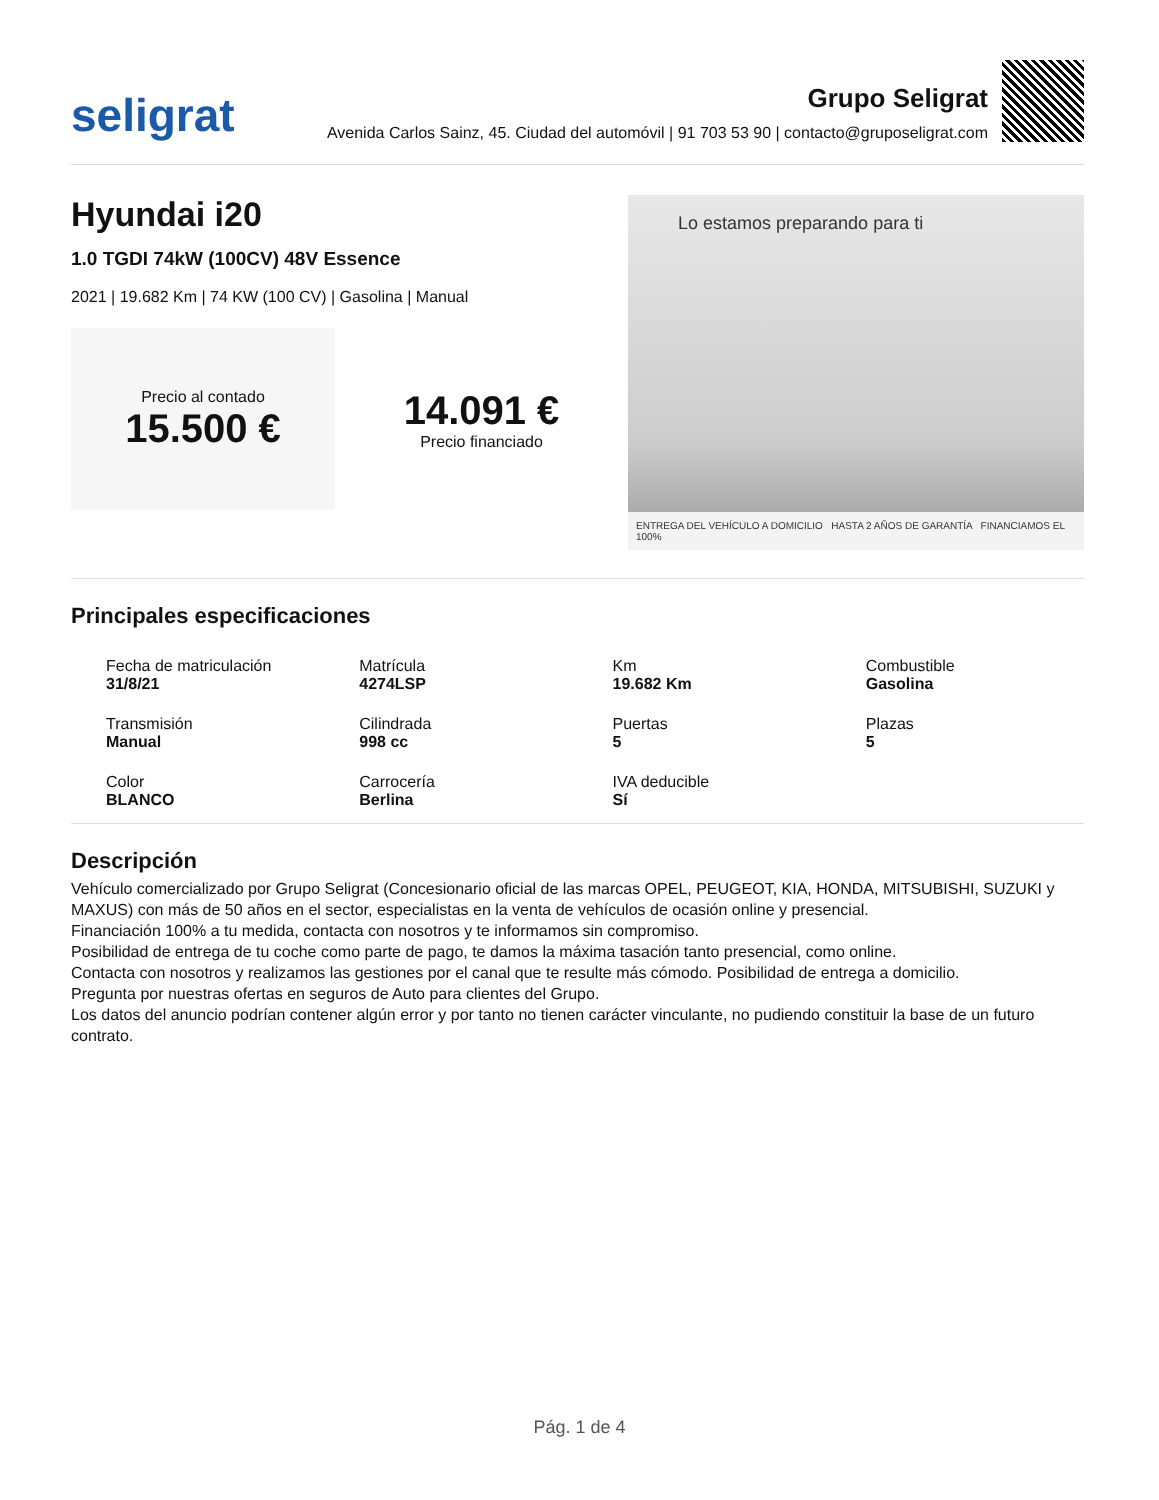seligrat
Grupo Seligrat
Avenida Carlos Sainz, 45. Ciudad del automóvil | 91 703 53 90 | contacto@gruposeligrat.com
Hyundai i20
1.0 TGDI 74kW (100CV) 48V Essence
2021 | 19.682 Km | 74 KW (100 CV) | Gasolina | Manual
Precio al contado
15.500 €
14.091 €
Precio financiado
Lo estamos preparando para ti
ENTREGA DEL VEHÍCULO A DOMICILIO HASTA 2 AÑOS DE GARANTÍA FINANCIAMOS EL 100%
Principales especificaciones
Fecha de matriculación
31/8/21
Matrícula
4274LSP
Km
19.682 Km
Combustible
Gasolina
Transmisión
Manual
Cilindrada
998 cc
Puertas
5
Plazas
5
Color
BLANCO
Carrocería
Berlina
IVA deducible
Sí
Descripción
Vehículo comercializado por Grupo Seligrat (Concesionario oficial de las marcas OPEL, PEUGEOT, KIA, HONDA, MITSUBISHI, SUZUKI y MAXUS) con más de 50 años en el sector, especialistas en la venta de vehículos de ocasión online y presencial.
Financiación 100% a tu medida, contacta con nosotros y te informamos sin compromiso.
Posibilidad de entrega de tu coche como parte de pago, te damos la máxima tasación tanto presencial, como online.
Contacta con nosotros y realizamos las gestiones por el canal que te resulte más cómodo. Posibilidad de entrega a domicilio.
Pregunta por nuestras ofertas en seguros de Auto para clientes del Grupo.
Los datos del anuncio podrían contener algún error y por tanto no tienen carácter vinculante, no pudiendo constituir la base de un futuro contrato.
Pág. 1 de 4